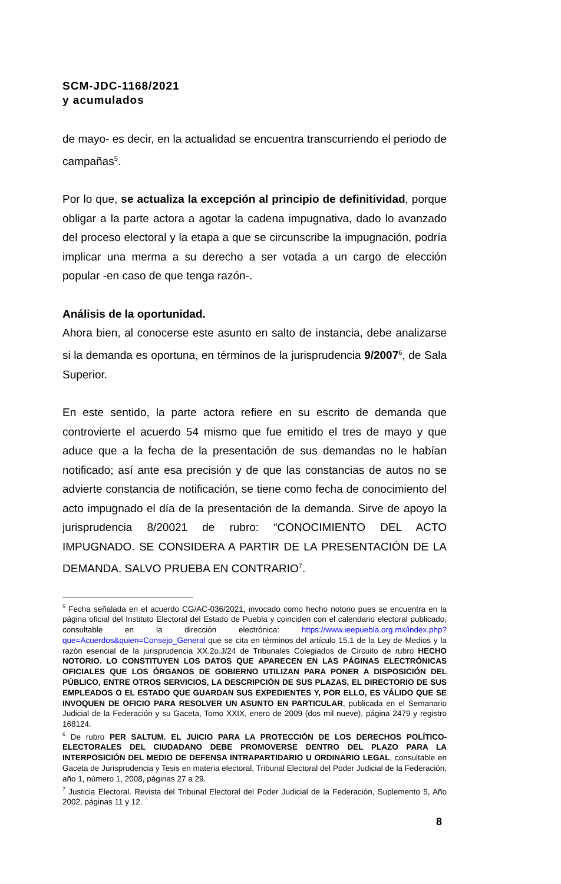SCM-JDC-1168/2021
y acumulados
de mayo- es decir, en la actualidad se encuentra transcurriendo el periodo de campañas<sup>5</sup>.
Por lo que, se actualiza la excepción al principio de definitividad, porque obligar a la parte actora a agotar la cadena impugnativa, dado lo avanzado del proceso electoral y la etapa a que se circunscribe la impugnación, podría implicar una merma a su derecho a ser votada a un cargo de elección popular -en caso de que tenga razón-.
Análisis de la oportunidad.
Ahora bien, al conocerse este asunto en salto de instancia, debe analizarse si la demanda es oportuna, en términos de la jurisprudencia 9/2007<sup>6</sup>, de Sala Superior.
En este sentido, la parte actora refiere en su escrito de demanda que controvierte el acuerdo 54 mismo que fue emitido el tres de mayo y que aduce que a la fecha de la presentación de sus demandas no le habían notificado; así ante esa precisión y de que las constancias de autos no se advierte constancia de notificación, se tiene como fecha de conocimiento del acto impugnado el día de la presentación de la demanda. Sirve de apoyo la jurisprudencia 8/20021 de rubro: “CONOCIMIENTO DEL ACTO IMPUGNADO. SE CONSIDERA A PARTIR DE LA PRESENTACIÓN DE LA DEMANDA. SALVO PRUEBA EN CONTRARIO<sup>7</sup>.
<sup>5</sup> Fecha señalada en el acuerdo CG/AC-036/2021, invocado como hecho notorio pues se encuentra en la página oficial del Instituto Electoral del Estado de Puebla y coinciden con el calendario electoral publicado, consultable en la dirección electrónica: https://www.ieepuebla.org.mx/index.php?que=Acuerdos&quien=Consejo_General que se cita en términos del artículo 15.1 de la Ley de Medios y la razón esencial de la jurisprudencia XX.2o.J/24 de Tribunales Colegiados de Circuito de rubro HECHO NOTORIO. LO CONSTITUYEN LOS DATOS QUE APARECEN EN LAS PÁGINAS ELECTRÓNICAS OFICIALES QUE LOS ÓRGANOS DE GOBIERNO UTILIZAN PARA PONER A DISPOSICIÓN DEL PÚBLICO, ENTRE OTROS SERVICIOS, LA DESCRIPCIÓN DE SUS PLAZAS, EL DIRECTORIO DE SUS EMPLEADOS O EL ESTADO QUE GUARDAN SUS EXPEDIENTES Y, POR ELLO, ES VÁLIDO QUE SE INVOQUEN DE OFICIO PARA RESOLVER UN ASUNTO EN PARTICULAR, publicada en el Semanario Judicial de la Federación y su Gaceta, Tomo XXIX, enero de 2009 (dos mil nueve), página 2479 y registro 168124.
<sup>6</sup> De rubro PER SALTUM. EL JUICIO PARA LA PROTECCIÓN DE LOS DERECHOS POLÍTICO-ELECTORALES DEL CIUDADANO DEBE PROMOVERSE DENTRO DEL PLAZO PARA LA INTERPOSICIÓN DEL MEDIO DE DEFENSA INTRAPARTIDARIO U ORDINARIO LEGAL, consultable en Gaceta de Jurisprudencia y Tesis en materia electoral, Tribunal Electoral del Poder Judicial de la Federación, año 1, número 1, 2008, páginas 27 a 29.
<sup>7</sup> Justicia Electoral. Revista del Tribunal Electoral del Poder Judicial de la Federación, Suplemento 5, Año 2002, páginas 11 y 12.
8